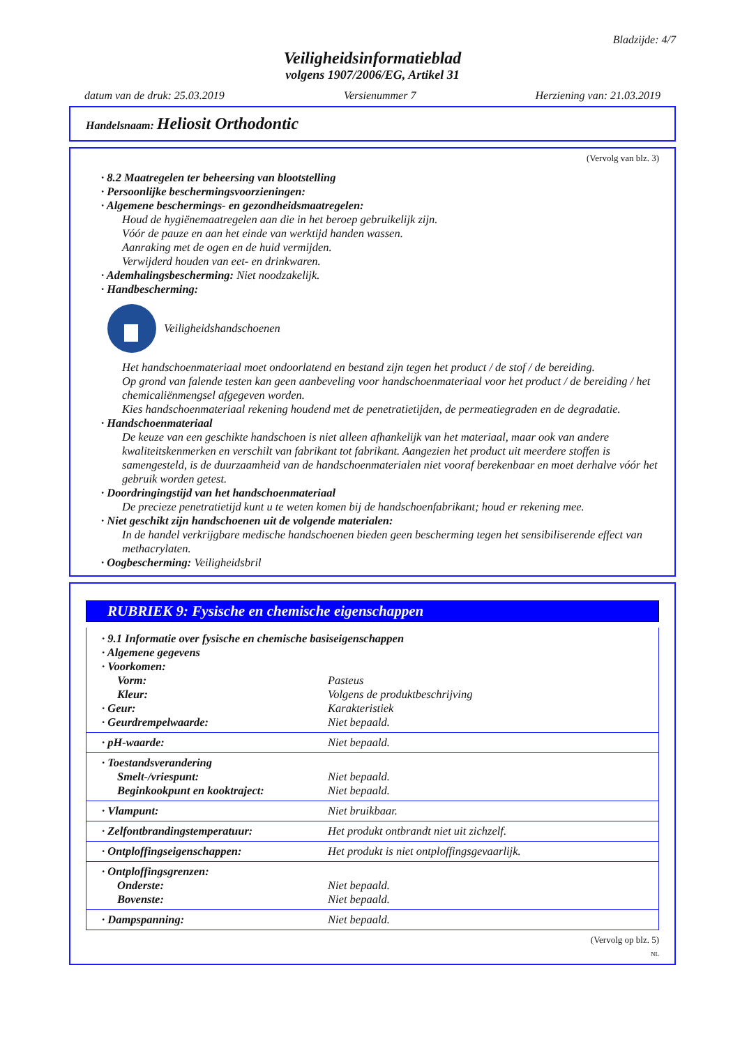Bladzijde: 4/7
Veiligheidsinformatieblad
volgens 1907/2006/EG, Artikel 31
datum van de druk: 25.03.2019 Versienummer 7 Herziening van: 21.03.2019
Handelsnaam: Heliosit Orthodontic
(Vervolg van blz. 3)
· 8.2 Maatregelen ter beheersing van blootstelling
· Persoonlijke beschermingsvoorzieningen:
· Algemene beschermings- en gezondheidsmaatregelen:
Houd de hygiënemaatregelen aan die in het beroep gebruikelijk zijn.
Vóór de pauze en aan het einde van werktijd handen wassen.
Aanraking met de ogen en de huid vermijden.
Verwijderd houden van eet- en drinkwaren.
· Ademhalingsbescherming: Niet noodzakelijk.
· Handbescherming:
Veiligheidshandschoenen
Het handschoenmateriaal moet ondoorlatend en bestand zijn tegen het product / de stof / de bereiding.
Op grond van falende testen kan geen aanbeveling voor handschoenmateriaal voor het product / de bereiding / het chemicaliënmengsel afgegeven worden.
Kies handschoenmateriaal rekening houdend met de penetratietijden, de permeatiegraden en de degradatie.
· Handschoenmateriaal
De keuze van een geschikte handschoen is niet alleen afhankelijk van het materiaal, maar ook van andere kwaliteitskenmerken en verschilt van fabrikant tot fabrikant. Aangezien het product uit meerdere stoffen is samengesteld, is de duurzaamheid van de handschoenmaterialen niet vooraf berekenbaar en moet derhalve vóór het gebruik worden getest.
· Doordringingstijd van het handschoenmateriaal
De precieze penetratietijd kunt u te weten komen bij de handschoenfabrikant; houd er rekening mee.
· Niet geschikt zijn handschoenen uit de volgende materialen:
In de handel verkrijgbare medische handschoenen bieden geen bescherming tegen het sensibiliserende effect van methacrylaten.
· Oogbescherming: Veiligheidsbril
RUBRIEK 9: Fysische en chemische eigenschappen
| · 9.1 Informatie over fysische en chemische basiseigenschappen | |
| · Algemene gegevens | |
| · Voorkomen: | |
| Vorm: | Pasteus |
| Kleur: | Volgens de produktbeschrijving |
| · Geur: | Karakteristiek |
| · Geurdrempelwaarde: | Niet bepaald. |
| · pH-waarde: | Niet bepaald. |
| · Toestandsverandering | |
| Smelt-/vriespunt: | Niet bepaald. |
| Beginkookpunt en kooktraject: | Niet bepaald. |
| · Vlampunt: | Niet bruikbaar. |
| · Zelfontbrandingstemperatuur: | Het produkt ontbrandt niet uit zichzelf. |
| · Ontploffingseigenschappen: | Het produkt is niet ontploffingsgevaarlijk. |
| · Ontploffingsgrenzen: | |
| Onderste: | Niet bepaald. |
| Bovenste: | Niet bepaald. |
| · Dampspanning: | Niet bepaald. |
(Vervolg op blz. 5)
NL